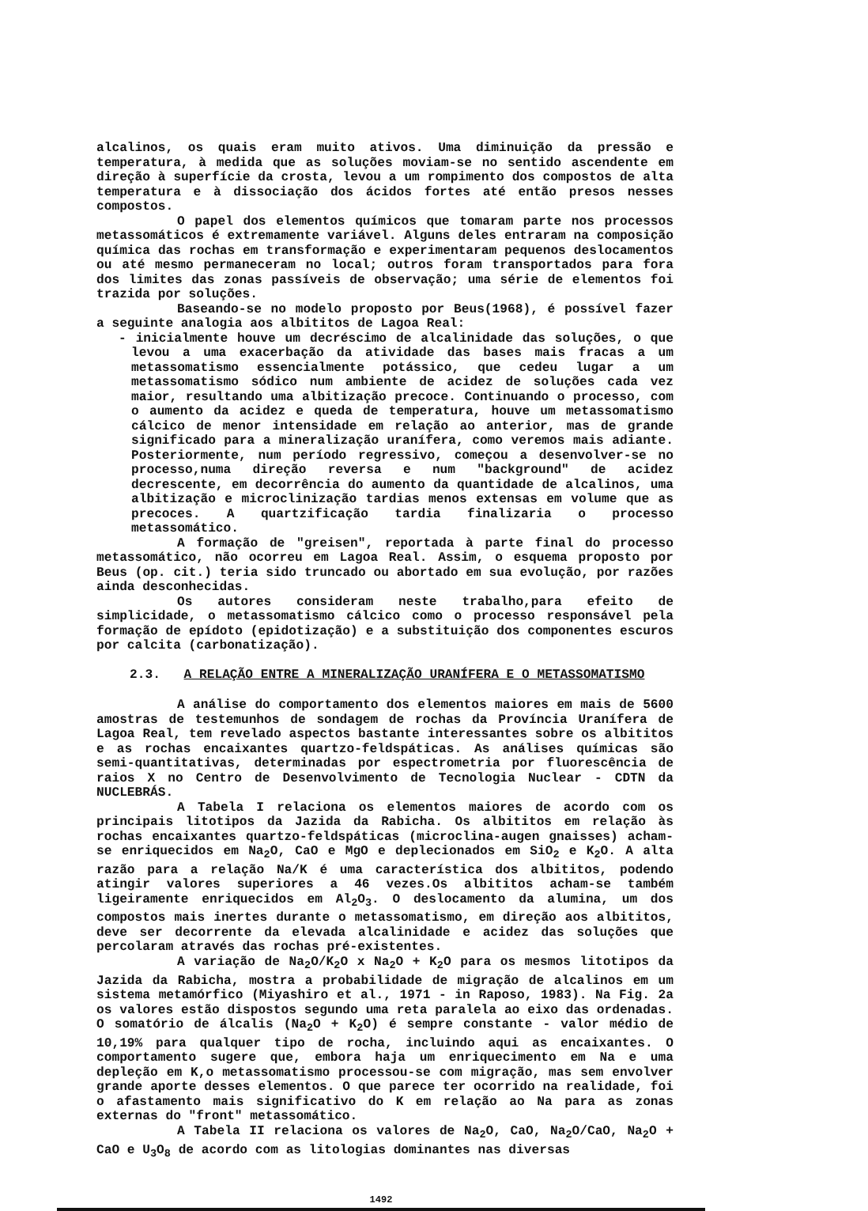alcalinos, os quais eram muito ativos. Uma diminuição da pressão e temperatura, à medida que as soluções moviam-se no sentido ascendente em direção à superfície da crosta, levou a um rompimento dos compostos de alta temperatura e à dissociação dos ácidos fortes até então presos nesses compostos.
O papel dos elementos químicos que tomaram parte nos processos metassomáticos é extremamente variável. Alguns deles entraram na composição química das rochas em transformação e experimentaram pequenos deslocamentos ou até mesmo permaneceram no local; outros foram transportados para fora dos limites das zonas passíveis de observação; uma série de elementos foi trazida por soluções.
Baseando-se no modelo proposto por Beus(1968), é possível fazer a seguinte analogia aos albititos de Lagoa Real:
- inicialmente houve um decréscimo de alcalinidade das soluções, o que levou a uma exacerbação da atividade das bases mais fracas a um metassomatismo essencialmente potássico, que cedeu lugar a um metassomatismo sódico num ambiente de acidez de soluções cada vez maior, resultando uma albitização precoce. Continuando o processo, com o aumento da acidez e queda de temperatura, houve um metassomatismo cálcico de menor intensidade em relação ao anterior, mas de grande significado para a mineralização uranífera, como veremos mais adiante. Posteriormente, num período regressivo, começou a desenvolver-se no processo,numa direção reversa e num "background" de acidez decrescente, em decorrência do aumento da quantidade de alcalinos, uma albitização e microclinização tardias menos extensas em volume que as precoces. A quartzificação tardia finalizaria o processo metassomático.
A formação de "greisen", reportada à parte final do processo metassomático, não ocorreu em Lagoa Real. Assim, o esquema proposto por Beus (op. cit.) teria sido truncado ou abortado em sua evolução, por razões ainda desconhecidas.
Os autores consideram neste trabalho,para efeito de simplicidade, o metassomatismo cálcico como o processo responsável pela formação de epídoto (epidotização) e a substituição dos componentes escuros por calcita (carbonatização).
2.3. A RELAÇÃO ENTRE A MINERALIZAÇÃO URANÍFERA E O METASSOMATISMO
A análise do comportamento dos elementos maiores em mais de 5600 amostras de testemunhos de sondagem de rochas da Província Uranífera de Lagoa Real, tem revelado aspectos bastante interessantes sobre os albititos e as rochas encaixantes quartzo-feldspáticas. As análises químicas são semi-quantitativas, determinadas por espectrometria por fluorescência de raios X no Centro de Desenvolvimento de Tecnologia Nuclear - CDTN da NUCLEBRÁS.
A Tabela I relaciona os elementos maiores de acordo com os principais litotipos da Jazida da Rabicha. Os albititos em relação às rochas encaixantes quartzo-feldspáticas (microclina-augen gnaisses) acham-se enriquecidos em Na<sub>2</sub>O, CaO e MgO e deplecionados em SiO<sub>2</sub> e K<sub>2</sub>O. A alta razão para a relação Na/K é uma característica dos albititos, podendo atingir valores superiores a 46 vezes.Os albititos acham-se também ligeiramente enriquecidos em Al<sub>2</sub>O<sub>3</sub>. O deslocamento da alumina, um dos compostos mais inertes durante o metassomatismo, em direção aos albititos, deve ser decorrente da elevada alcalinidade e acidez das soluções que percolaram através das rochas pré-existentes.
A variação de Na<sub>2</sub>O/K<sub>2</sub>O x Na<sub>2</sub>O + K<sub>2</sub>O para os mesmos litotipos da Jazida da Rabicha, mostra a probabilidade de migração de alcalinos em um sistema metamórfico (Miyashiro et al., 1971 - in Raposo, 1983). Na Fig. 2a os valores estão dispostos segundo uma reta paralela ao eixo das ordenadas. O somatório de álcalis (Na<sub>2</sub>O + K<sub>2</sub>O) é sempre constante - valor médio de 10,19% para qualquer tipo de rocha, incluindo aqui as encaixantes. O comportamento sugere que, embora haja um enriquecimento em Na e uma depleção em K,o metassomatismo processou-se com migração, mas sem envolver grande aporte desses elementos. O que parece ter ocorrido na realidade, foi o afastamento mais significativo do K em relação ao Na para as zonas externas do "front" metassomático.
A Tabela II relaciona os valores de Na<sub>2</sub>O, CaO, Na<sub>2</sub>O/CaO, Na<sub>2</sub>O + CaO e U<sub>3</sub>O<sub>8</sub> de acordo com as litologias dominantes nas diversas
1492